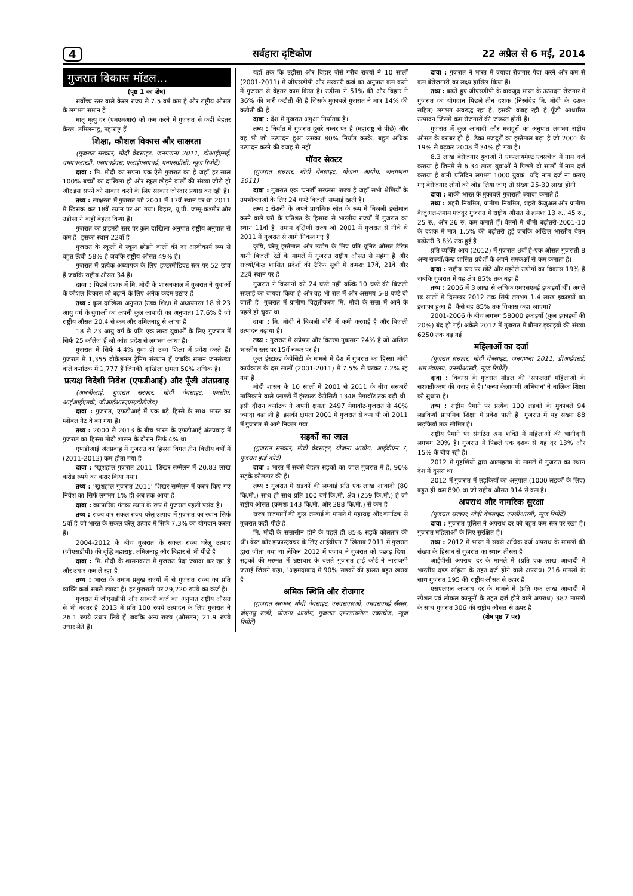4 सर्वहारा दृष्टिकोण 22 अप्रैल से 6 मई, 2014
गुजरात विकास मॉडल...
(पृष्ठ 1 का शेष)
सर्वोच्च स्तर वाले केरल राज्य से 7.5 वर्ष कम है और राष्ट्रीय औसत के लगभग समान है।
मातृ मृत्यु दर (एमएमआर) को कम करने में गुजरात से कहीं बेहतर केरल, तमिलनाडू, महाराष्ट्र हैं।
शिक्षा, कौशल विकास और साक्षरता
(गुजरात सरकार, मोदी वेबसाइट, जनगणना 2011, डीआईएसई, एमएचआरडी, एसएचईएस, एआईएसएचई, एनएसडीसी, न्यूज रिपोर्टें)
दावा : मि. मोदी का सपना एक ऐसे गुजरात का है जहाँ हर साल 100% बच्चों का दाखिला हो और स्कूल छोड़ने वालों की संख्या जीरो हो और इस सपने को साकार करने के लिए सरकार जोरदार प्रयास कर रही है।
तथ्य : साक्षरता में गुजरात जो 2001 में 17वें स्थान पर था 2011 में खिसक कर 18वें स्थान पर आ गया। बिहार, यू.पी. जम्मू-कश्मीर और उड़ीसा ने कहीं बेहतर किया है।
गुजरात का प्राइमरी स्तर पर कुल दाखिला अनुपात राष्ट्रीय अनुपात से कम है। इसका स्थान 22वाँ है।
गुजरात के स्कूलों में स्कूल छोड़ने वालों की दर अस्वीकार्य रूप से बहुत ऊँची 58% है जबकि राष्ट्रीय औसत 49% है।
गुजरात में प्रत्येक अध्यापक के लिए इण्टरमीडिएट स्तर पर 52 छात्र हैं जबकि राष्ट्रीय औसत 34 है।
दावा : पिछले दशक में मि. मोदी के शासनकाल में गुजरात ने युवाओं के कौशल विकास को बढ़ाने के लिए अनेक कदम उठाए हैं।
तथ्य : कुल दाखिला अनुपात (उच्च शिक्षा में अध्ययनरत 18 से 23 आयु वर्ग के युवाओं का अपनी कुल आबादी का अनुपात) 17.6% है जो राष्ट्रीय औसत 20.4 से कम और तमिलनाडू से आधा है।
18 से 23 आयु वर्ग के प्रति एक लाख युवाओं के लिए गुजरात में सिर्फ 25 कॉलेज हैं जो आंध्र प्रदेश से लगभग आधा है।
गुजरात में सिर्फ 4.4% युवा ही उच्च शिक्षा में प्रवेश करते हैं। गुजरात में 1,355 वोकेशनल ट्रेनिंग संस्थान हैं जबकि समान जनसंख्या वाले कर्नाटक में 1,777 हैं जिनकी दाखिला क्षमता 50% अधिक है।
प्रत्यक्ष विदेशी निवेश (एफडीआई) और पूँजी अंतप्रवाह
(आरबीआई, गुजरात सरकार, मोदी वेबसाइट, एमसीए, आईआईएमबी, जीआईआरएएम/डीटीजैड)
दावा : गुजरात, एफडीआई में एक बड़े हिस्से के साथ भारत का ग्लोबल गेट वे बन गया है।
तथ्य : 2000 से 2013 के बीच भारत के एफडीआई अंतप्रवाह में गुजरात का हिस्सा मोदी शासन के दौरान सिर्फ 4% था।
एफडीआई अंतप्रवाह में गुजरात का हिस्सा विगत तीन वित्तीय वर्षों में (2011-2013) कम होता गया है।
दावा : 'खुशहाल गुजरात 2011' शिखर सम्मेलन में 20.83 लाख करोड़ रुपये का करार किया गया।
तथ्य : 'खुशहाल गुजरात 2011' शिखर सम्मेलन में करार किए गए निवेश का सिर्फ लगभग 1% ही अब तक आया है।
दावा : व्यापारिक गंतव्य स्थान के रूप में गुजरात पहली पसंद है।
तथ्य : राज्य वार सकल राज्य घरेलू उत्पाद में गुजरात का स्थान सिर्फ 5वाँ है जो भारत के सकल घरेलू उत्पाद में सिर्फ 7.3% का योगदान करता है।
2004-2012 के बीच गुजरात के सकल राज्य घरेलू उत्पाद (जीएसडीपी) की वृद्धि महाराष्ट्र, तमिलनाडू और बिहार से भी पीछे है।
दावा : मि. मोदी के शासनकाल में गुजरात पैदा ज्यादा कर रहा है और उधार कम ले रहा है।
तथ्य : भारत के तमाम प्रमुख राज्यों में से गुजरात राज्य का प्रति व्यक्ति कर्ज सबसे ज्यादा है। हर गुजराती पर 29,220 रुपये का कर्ज है।
गुजरात में जीएसडीपी और सरकारी कर्ज का अनुपात राष्ट्रीय औसत से भी बदतर है 2013 में प्रति 100 रुपये उत्पादन के लिए गुजरात ने 26.1 रुपये उधार लिये हैं जबकि अन्य राज्य (औसतन) 21.9 रुपये उधार लेते हैं।
यहाँ तक कि उड़ीसा और बिहार जैसे गरीब राज्यों ने 10 सालों (2001-2011) में जीएसडीपी और सरकारी कर्ज का अनुपात कम करने में गुजरात से बेहतर काम किया है। उड़ीसा ने 51% की और बिहार ने 36% की भारी कटौती की है जिसके मुकाबले गुजरात ने मात्र 14% की कटौती की है।
दावा : देश में गुजरात अगुआ निर्यातक है।
तथ्य : निर्यात में गुजरात दूसरे नम्बर पर है (महाराष्ट्र से पीछे) और वह भी जो उत्पादन हुआ उसका 80% निर्यात करके, बहुत अधिक उत्पादन करने की वजह से नहीं।
पॉवर सेक्टर
(गुजरात सरकार, मोदी वेबसाइट, योजना आयोग, जनगणना 2011)
दावा : गुजरात एक 'एनर्जी सरप्लस' राज्य है जहाँ सभी श्रेणियों के उपभोक्ताओं के लिए 24 घण्टे बिजली सप्लाई रहती है।
तथ्य : रोशनी के अपने प्राथमिक स्रोत के रूप में बिजली इस्तेमाल करने वाले घरों के प्रतिशत के हिसाब से भारतीय राज्यों में गुजरात का स्थान 11वाँ है। तमाम दक्षिणी राज्य जो 2001 में गुजरात से नीचे थे 2011 में गुजरात से आगे निकल गए हैं।
कृषि, घरेलू इस्तेमाल और उद्योग के लिए प्रति यूनिट औसत टैरिफ यानी बिजली रेटों के मामले में गुजरात राष्ट्रीय औसत से महंगा है और राज्यों/केन्द्र शासित प्रदेशों की टैरिफ सूची में क्रमशः 17वें, 21वें और 22वें स्थान पर है।
गुजरात ने किसानों को 24 घण्टे नहीं बल्कि 10 घण्टे की बिजली सप्लाई का वायदा किया है और वह भी रात में और असमय 5-8 घण्टे दी जाती है। गुजरात में ग्रामीण विद्युतीकरण मि. मोदी के सत्ता में आने के पहले हो चुका था।
दावा : मि. मोदी ने बिजली चोरी में कमी करवाई है और बिजली उत्पादन बढ़ाया है।
तथ्य : गुजरात में संप्रेषण और वितरण नुकसान 24% है जो अखिल भारतीय स्तर पर 15वें नम्बर पर है।
कुल इंस्टाल्ड केपेसिटी के मामले में देश में गुजरात का हिस्सा मोदी कार्यकाल के दस सालों (2001-2011) में 7.5% से घटकर 7.2% रह गया है।
मोदी शासन के 10 सालों में 2001 से 2011 के बीच सरकारी मालिकाने वाले प्लाण्टों में इंस्टाल्ड केपेसिटी 1348 मेगावॉट तक बढ़ी थी। इसी दौरान कर्नाटक ने अपनी क्षमता 2497 मेगावॉट-गुजरात से 40% ज्यादा बढ़ा ली है। इसकी क्षमता 2001 में गुजरात से कम थी जो 2011 में गुजरात से आगे निकल गया।
सड़कों का जाल
(गुजरात सरकार, मोदी वेबसाइट, योजना आयोग, आईबीएन 7, गुजरात हाई कोर्ट)
दावा : भारत में सबसे बेहतर सड़कों का जाल गुजरात में है, 90% सड़कें कोलतार की हैं।
तथ्य : गुजरात में सड़कों की लम्बाई प्रति एक लाख आबादी (80 कि.मी.) साथ ही साथ प्रति 100 वर्ग कि.मी. क्षेत्र (259 कि.मी.) है जो राष्ट्रीय औसत (क्रमशः 143 कि.मी. और 388 कि.मी.) से कम है।
राज्य राजमार्गों की कुल लम्बाई के मामले में महाराष्ट्र और कर्नाटक से गुजरात कहीं पीछे है।
मि. मोदी के सत्तासीन होने के पहले ही 85% सड़कें कोलतार की थीं। बेस्ट कोर इन्फ्रास्ट्रक्चर के लिए आईबीएन 7 खिताब 2011 में गुजरात द्वारा जीता गया था लेकिन 2012 में पंजाब ने गुजरात को पछाड़ दिया। सड़कों की मरम्मत में भ्रष्टाचार के चलते गुजरात हाई कोर्ट ने नाराजगी जताई जिसने कहा, 'अहमदाबाद में 90% सड़कों की हालत बहुत खराब है।'
श्रमिक स्थिति और रोजगार
(गुजरात सरकार, मोदी वेबसाइट, एनएसएसओ, एमएसएमई सैंसस, जेएनयू स्टडी, योजना आयोग, गुजरात एम्पलायमेण्ट एक्सचेंज, न्यूज रिपोर्टें)
दावा : गुजरात ने भारत में ज्यादा रोजगार पैदा करने और कम से कम बेरोजगारी का लक्ष्य हासिल किया है।
तथ्य : बढ़ते हुए जीएसडीपी के बावजूद भारत के उत्पादन रोजगार में गुजरात का योगदान पिछले तीन दशक (निस्संदेह मि. मोदी के दशक सहित) लगभग अवरुद्ध रहा है, इसकी वजह रही है पूँजी आधारित उत्पादन जिसमें कम रोजगारों की जरूरत होती है।
गुजरात में कुल आबादी और मजदूरों का अनुपात लगभग राष्ट्रीय औसत के बराबर ही है। ठेका मजदूरों का इस्तेमाल बढ़ा है जो 2001 के 19% से बढ़कर 2008 में 34% हो गया है।
8.3 लाख बेरोजगार युवाओं ने एम्पलायमेण्ट एक्सचेंज में नाम दर्ज कराया है जिनमें से 6.34 लाख युवाओं ने पिछले दो सालों में नाम दर्ज कराया है यानी प्रतिदिन लगभग 1000 युवक। यदि नाम दर्ज ना कराए गए बेरोजगार लोगों को जोड़ लिया जाए तो संख्या 25-30 लाख होगी।
दावा : बाकी भारत के मुकाबले गुजराती ज्यादा कमाते हैं।
तथ्य : शहरी नियमित, ग्रामीण नियमित, शहरी कैजुअल और ग्रामीण कैजुअल-तमाम मजदूर गुजरात में राष्ट्रीय औसत से क्रमशः 13 रु., 45 रु., 25 रु., और 26 रु. कम कमाते हैं। वेतनों में धीमी बढ़ोतरी-2001-10 के दशक में मात्र 1.5% की बढ़ोतरी हुई जबकि अखिल भारतीय वेतन बढ़ोतरी 3.8% तक हुई है।
प्रति व्यक्ति आय (2012) में गुजरात 8वाँ है-एक औसत गुजराती 8 अन्य राज्यों/केन्द्र शासित प्रदेशों के अपने समकक्षों से कम कमाता है।
दावा : राष्ट्रीय स्तर पर छोटे और मझोले उद्योगों का विकास 19% है जबकि गुजरात में यह क्षेत्र 85% तक बढ़ा है।
तथ्य : 2006 में 3 लाख से अधिक एमएसएमई इकाइयाँ थीं। अगले छः सालों में दिसम्बर 2012 तक सिर्फ लगभग 1.4 लाख इकाइयों का इजाफा हुआ है। कैसे यह 85% तक विकास कहा जाएगा?
2001-2006 के बीच लगभग 58000 इकाइयाँ (कुल इकाइयों की 20%) बंद हो गई। अकेले 2012 में गुजरात में बीमार इकाइयों की संख्या 6250 तक बढ़ गई।
महिलाओं का दर्जा
(गुजरात सरकार, मोदी वेबसाइट, जनगणना 2011, डीआईएसई, श्रम मंत्रालय, एनसीआरबी, न्यूज रिपोर्टें)
दावा : विकास के गुजरात मॉडल की 'सफलता' महिलाओं के सशक्तीकरण की वजह से है। 'कन्या केलावणी अभियान' ने बालिका शिक्षा को सुधारा है।
तथ्य : राष्ट्रीय पैमाने पर प्रत्येक 100 लड़कों के मुकाबले 94 लड़कियाँ प्राथमिक शिक्षा में प्रवेश पाती है। गुजरात में यह सख्या 88 लड़कियों तक सीमित है।
राष्ट्रीय पैमाने पर संगठित श्रम शक्ति में महिलाओं की भागीदारी लगभग 20% है। गुजरात में पिछले एक दशक से यह दर 13% और 15% के बीच रही है।
2012 में गृहणियों द्वारा आत्महत्या के मामले में गुजरात का स्थान देश में दूसरा था।
2012 में गुजरात में लड़कियों का अनुपात (1000 लड़कों के लिए) बहुत ही कम 890 था जो राष्ट्रीय औसत 914 से कम है।
अपराध और नागरिक सुरक्षा
(गुजरात सरकार, मोदी वेबसाइट, एनसीआरबी, न्यूज रिपोर्टें)
दावा : गुजरात पुलिस ने अपराध दर को बहुत कम स्तर पर रखा है। गुजरात महिलाओं के लिए सुरक्षित है।
तथ्य : 2012 में भारत में सबसे अधिक दर्ज अपराध के मामलों की संख्या के हिसाब से गुजरात का स्थान तीसरा है।
आईपीसी अपराध दर के मामले में (प्रति एक लाख आबादी में भारतीय दण्ड संहिता के तहत दर्ज होने वाले अपराध) 216 मामलों के साथ गुजरात 195 की राष्ट्रीय औसत से ऊपर है।
एसएलएल अपराध दर के मामले में (प्रति एक लाख आबादी में स्पेशल एवं लोकल कानूनों के तहत दर्ज होने वाले अपराध) 387 मामलों के साथ गुजरात 306 की राष्ट्रीय औसत से ऊपर है।
(शेष पृष्ठ 7 पर)